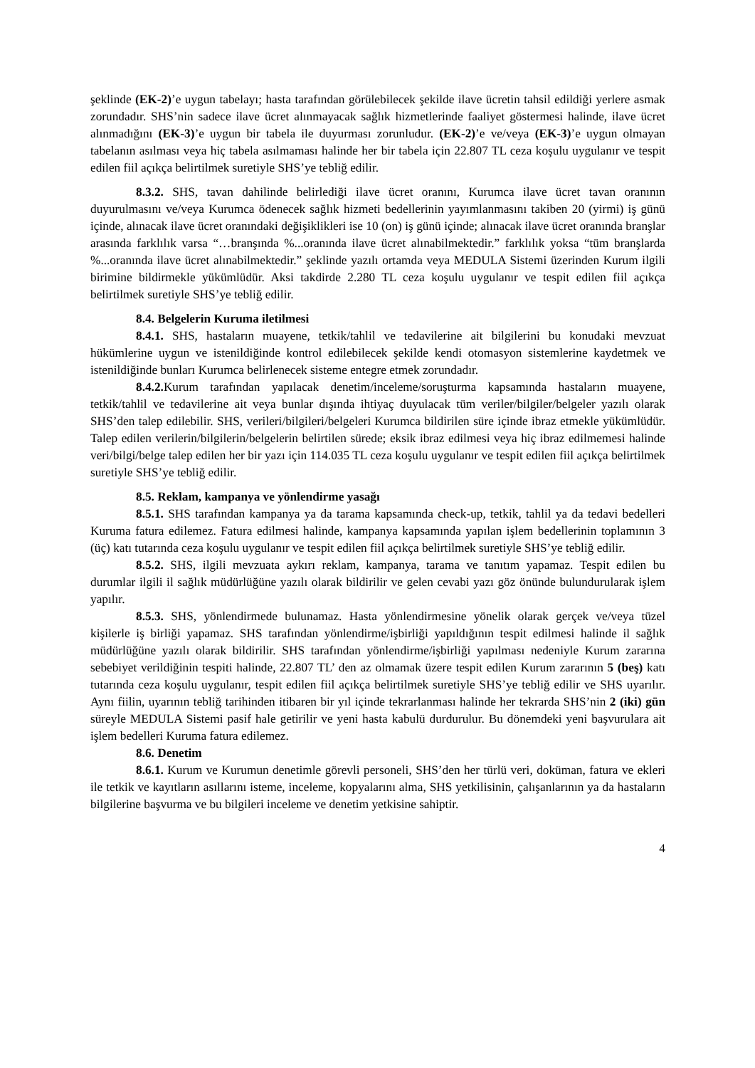şeklinde (EK-2)’e uygun tabelayı; hasta tarafından görülebilecek şekilde ilave ücretin tahsil edildiği yerlere asmak zorundadır. SHS’nin sadece ilave ücret alınmayacak sağlık hizmetlerinde faaliyet göstermesi halinde, ilave ücret alınmadığını (EK-3)’e uygun bir tabela ile duyurması zorunludur. (EK-2)’e ve/veya (EK-3)’e uygun olmayan tabelanın asılması veya hiç tabela asılmaması halinde her bir tabela için 22.807 TL ceza koşulu uygulanır ve tespit edilen fiil açıkça belirtilmek suretiyle SHS’ye tebliğ edilir.
8.3.2. SHS, tavan dahilinde belirlediği ilave ücret oranını, Kurumca ilave ücret tavan oranının duyurulmasını ve/veya Kurumca ödenecek sağlık hizmeti bedellerinin yayımlanmasını takiben 20 (yirmi) iş günü içinde, alınacak ilave ücret oranındaki değişiklikleri ise 10 (on) iş günü içinde; alınacak ilave ücret oranında branşlar arasında farklılık varsa “…branşında %...oranında ilave ücret alınabilmektedir.” farklılık yoksa “tüm branşlarda %...oranında ilave ücret alınabilmektedir.” şeklinde yazılı ortamda veya MEDULA Sistemi üzerinden Kurum ilgili birimine bildirmekle yükümlüdür. Aksi takdirde 2.280 TL ceza koşulu uygulanır ve tespit edilen fiil açıkça belirtilmek suretiyle SHS’ye tebliğ edilir.
8.4. Belgelerin Kuruma iletilmesi
8.4.1. SHS, hastaların muayene, tetkik/tahlil ve tedavilerine ait bilgilerini bu konudaki mevzuat hükümlerine uygun ve istenildiğinde kontrol edilebilecek şekilde kendi otomasyon sistemlerine kaydetmek ve istenildiğinde bunları Kurumca belirlenecek sisteme entegre etmek zorundadır.
8.4.2. Kurum tarafından yapılacak denetim/inceleme/soruşturma kapsamında hastaların muayene, tetkik/tahlil ve tedavilerine ait veya bunlar dışında ihtiyaç duyulacak tüm veriler/bilgiler/belgeler yazılı olarak SHS’den talep edilebilir. SHS, verileri/bilgileri/belgeleri Kurumca bildirilen süre içinde ibraz etmekle yükümlüdür. Talep edilen verilerin/bilgilerin/belgelerin belirtilen sürede; eksik ibraz edilmesi veya hiç ibraz edilmemesi halinde veri/bilgi/belge talep edilen her bir yazı için 114.035 TL ceza koşulu uygulanır ve tespit edilen fiil açıkça belirtilmek suretiyle SHS’ye tebliğ edilir.
8.5. Reklam, kampanya ve yönlendirme yasağı
8.5.1. SHS tarafından kampanya ya da tarama kapsamında check-up, tetkik, tahlil ya da tedavi bedelleri Kuruma fatura edilemez. Fatura edilmesi halinde, kampanya kapsamında yapılan işlem bedellerinin toplamının 3 (üç) katı tutarında ceza koşulu uygulanır ve tespit edilen fiil açıkça belirtilmek suretiyle SHS’ye tebliğ edilir.
8.5.2. SHS, ilgili mevzuata aykırı reklam, kampanya, tarama ve tanıtım yapamaz. Tespit edilen bu durumlar ilgili il sağlık müdürlüğüne yazılı olarak bildirilir ve gelen cevabi yazı göz önünde bulundurularak işlem yapılır.
8.5.3. SHS, yönlendirmede bulunamaz. Hasta yönlendirmesine yönelik olarak gerçek ve/veya tüzel kişilerle iş birliği yapamaz. SHS tarafından yönlendirme/işbirliği yapıldığının tespit edilmesi halinde il sağlık müdürlüğüne yazılı olarak bildirilir. SHS tarafından yönlendirme/işbirliği yapılması nedeniyle Kurum zararına sebebiyet verildiğinin tespiti halinde, 22.807 TL’ den az olmamak üzere tespit edilen Kurum zararının 5 (beş) katı tutarında ceza koşulu uygulanır, tespit edilen fiil açıkça belirtilmek suretiyle SHS’ye tebliğ edilir ve SHS uyarılır. Aynı fiilin, uyarının tebliğ tarihinden itibaren bir yıl içinde tekrarlanması halinde her tekrarda SHS’nin 2 (iki) gün süreyle MEDULA Sistemi pasif hale getirilir ve yeni hasta kabulü durdurulur. Bu dönemdeki yeni başvurulara ait işlem bedelleri Kuruma fatura edilemez.
8.6. Denetim
8.6.1. Kurum ve Kurumun denetimle görevli personeli, SHS’den her türlü veri, doküman, fatura ve ekleri ile tetkik ve kayıtların asıllarını isteme, inceleme, kopyalarını alma, SHS yetkilisinin, çalışanlarının ya da hastaların bilgilerine başvurma ve bu bilgileri inceleme ve denetim yetkisine sahiptir.
4